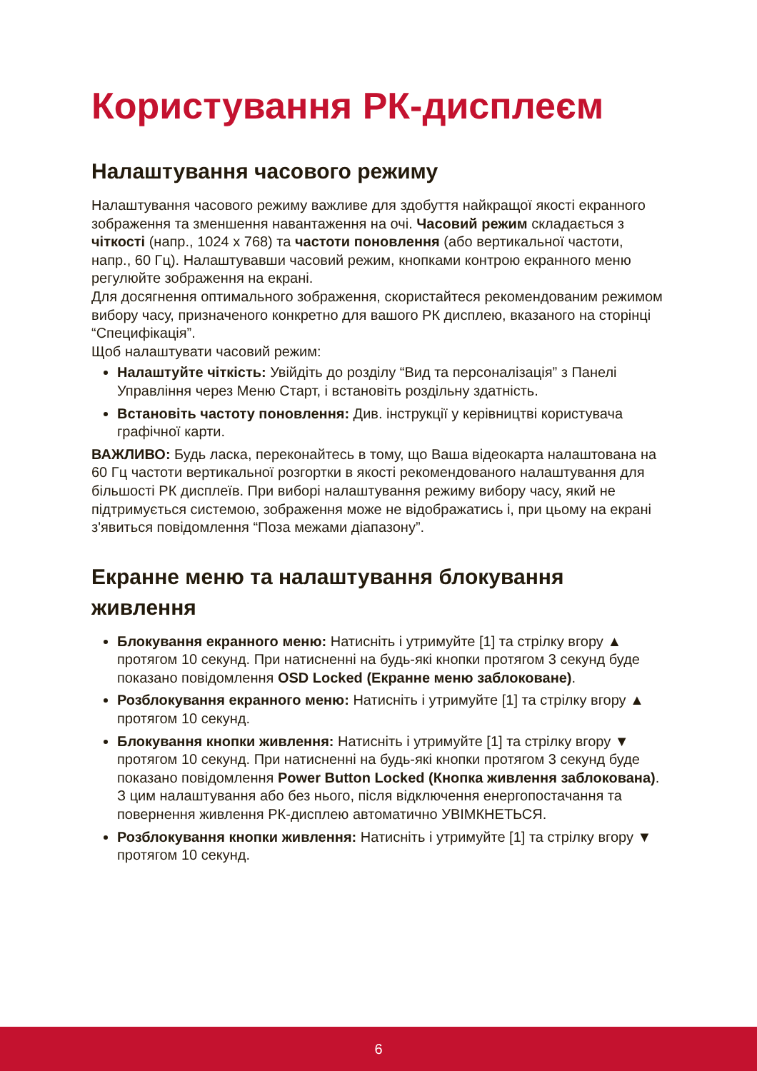Користування РК-дисплеєм
Налаштування часового режиму
Налаштування часового режиму важливе для здобуття найкращої якості екранного зображення та зменшення навантаження на очі. Часовий режим складається з чіткості (напр., 1024 x 768) та частоти поновлення (або вертикальної частоти, напр., 60 Гц). Налаштувавши часовий режим, кнопками контрою екранного меню регулюйте зображення на екрані.
Для досягнення оптимального зображення, скористайтеся рекомендованим режимом вибору часу, призначеного конкретно для вашого РК дисплею, вказаного на сторінці “Специфікація”.
Щоб налаштувати часовий режим:
Налаштуйте чіткість: Увійдіть до розділу “Вид та персоналізація” з Панелі Управління через Меню Старт, і встановіть роздільну здатність.
Встановіть частоту поновлення: Див. інструкції у керівництві користувача графічної карти.
ВАЖЛИВО: Будь ласка, переконайтесь в тому, що Ваша відеокарта налаштована на 60 Гц частоти вертикальної розгортки в якості рекомендованого налаштування для більшості РК дисплеїв. При виборі налаштування режиму вибору часу, який не підтримується системою, зображення може не відображатись і, при цьому на екрані з'явиться повідомлення “Поза межами діапазону”.
Екранне меню та налаштування блокування живлення
Блокування екранного меню: Натисніть і утримуйте [1] та стрілку вгору ▲ протягом 10 секунд. При натисненні на будь-які кнопки протягом 3 секунд буде показано повідомлення OSD Locked (Екранне меню заблоковане).
Розблокування екранного меню: Натисніть і утримуйте [1] та стрілку вгору ▲ протягом 10 секунд.
Блокування кнопки живлення: Натисніть і утримуйте [1] та стрілку вгору ▼ протягом 10 секунд. При натисненні на будь-які кнопки протягом 3 секунд буде показано повідомлення Power Button Locked (Кнопка живлення заблокована). З цим налаштування або без нього, після відключення енергопостачання та повернення живлення РК-дисплею автоматично УВІМКНЕТЬСЯ.
Розблокування кнопки живлення: Натисніть і утримуйте [1] та стрілку вгору ▼ протягом 10 секунд.
6